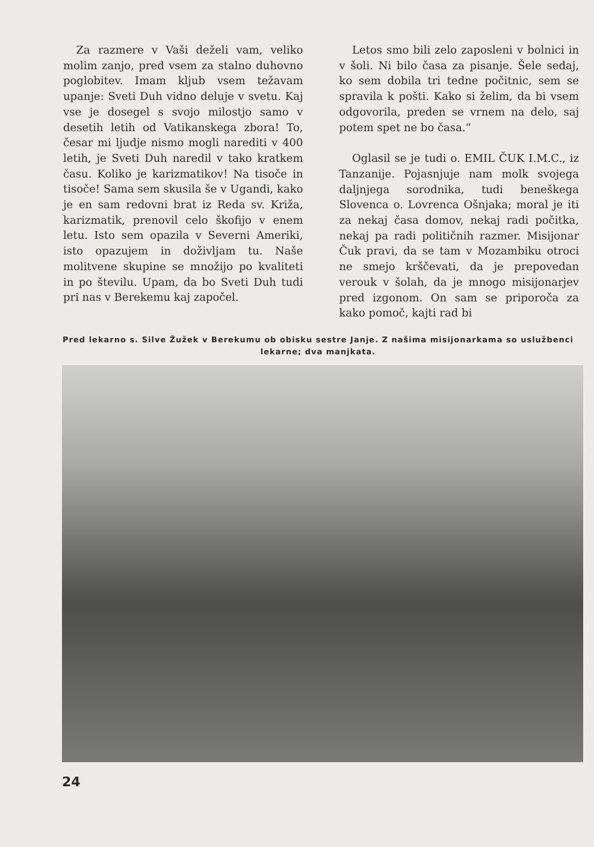Za razmere v Vaši deželi vam, veliko molim zanjo, pred vsem za stalno duhovno poglobitev. Imam kljub vsem težavam upanje: Sveti Duh vidno deluje v svetu. Kaj vse je dosegel s svojo milostjo samo v desetih letih od Vatikanskega zbora! To, česar mi ljudje nismo mogli narediti v 400 letih, je Sveti Duh naredil v tako kratkem času. Koliko je karizmatikov! Na tisoče in tisoče! Sama sem skusila še v Ugandi, kako je en sam redovni brat iz Reda sv. Križa, karizmatik, prenovil celo škofijo v enem letu. Isto sem opazila v Severni Ameriki, isto opazujem in doživljam tu. Naše molitvene skupine se množijo po kvaliteti in po številu. Upam, da bo Sveti Duh tudi pri nas v Berekemu kaj započel.
Letos smo bili zelo zaposleni v bolnici in v šoli. Ni bilo časa za pisanje. Šele sedaj, ko sem dobila tri tedne počitnic, sem se spravila k pošti. Kako si želim, da bi vsem odgovorila, preden se vrnem na delo, saj potem spet ne bo časa.“
Oglasil se je tudi o. EMIL ČUK I.M.C., iz Tanzanije. Pojasnjuje nam molk svojega daljnjega sorodnika, tudi beneškega Slovenca o. Lovrenca Ošnjaka; moral je iti za nekaj časa domov, nekaj radi počitka, nekaj pa radi političnih razmer. Misijonar Čuk pravi, da se tam v Mozambiku otroci ne smejo krščevati, da je prepovedan verouk v šolah, da je mnogo misijonarjev pred izgonom. On sam se priporoča za kako pomoč, kajti rad bi
Pred lekarno s. Silve Žužek v Berekumu ob obisku sestre Janje. Z našima misijonarkama so uslužbenci lekarne; dva manjkata.
24